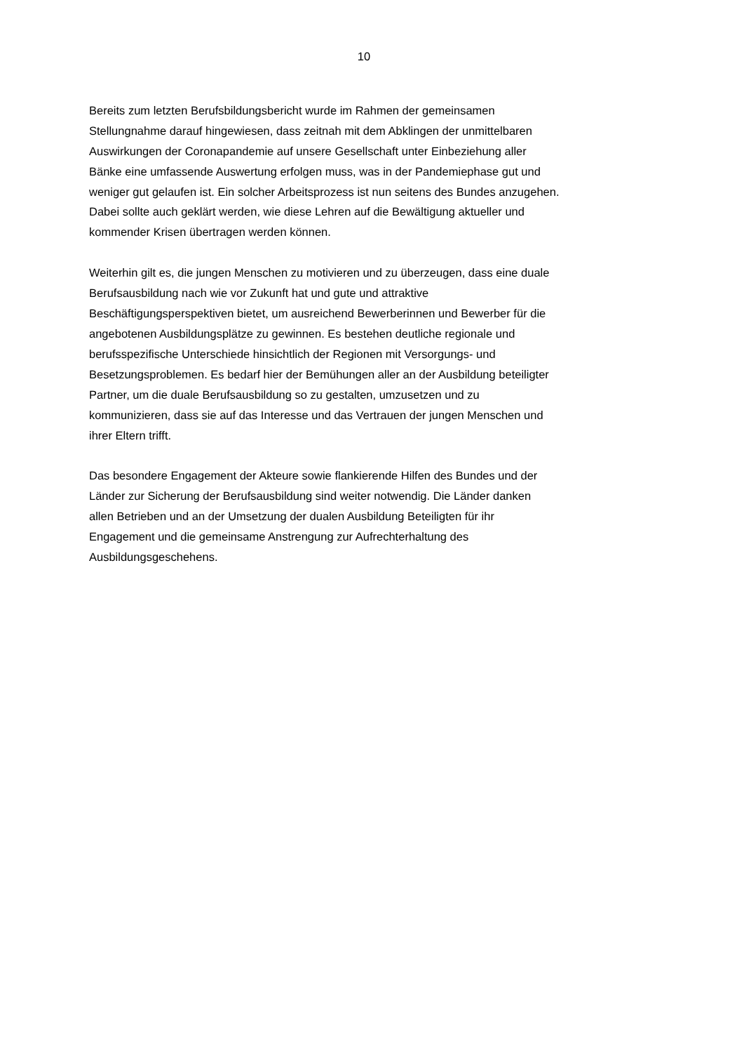10
Bereits zum letzten Berufsbildungsbericht wurde im Rahmen der gemeinsamen
Stellungnahme darauf hingewiesen, dass zeitnah mit dem Abklingen der unmittelbaren
Auswirkungen der Coronapandemie auf unsere Gesellschaft unter Einbeziehung aller
Bänke eine umfassende Auswertung erfolgen muss, was in der Pandemiephase gut und
weniger gut gelaufen ist. Ein solcher Arbeitsprozess ist nun seitens des Bundes anzugehen.
Dabei sollte auch geklärt werden, wie diese Lehren auf die Bewältigung aktueller und
kommender Krisen übertragen werden können.
Weiterhin gilt es, die jungen Menschen zu motivieren und zu überzeugen, dass eine duale
Berufsausbildung nach wie vor Zukunft hat und gute und attraktive
Beschäftigungsperspektiven bietet, um ausreichend Bewerberinnen und Bewerber für die
angebotenen Ausbildungsplätze zu gewinnen. Es bestehen deutliche regionale und
berufsspezifische Unterschiede hinsichtlich der Regionen mit Versorgungs- und
Besetzungsproblemen. Es bedarf hier der Bemühungen aller an der Ausbildung beteiligter
Partner, um die duale Berufsausbildung so zu gestalten, umzusetzen und zu
kommunizieren, dass sie auf das Interesse und das Vertrauen der jungen Menschen und
ihrer Eltern trifft.
Das besondere Engagement der Akteure sowie flankierende Hilfen des Bundes und der
Länder zur Sicherung der Berufsausbildung sind weiter notwendig. Die Länder danken
allen Betrieben und an der Umsetzung der dualen Ausbildung Beteiligten für ihr
Engagement und die gemeinsame Anstrengung zur Aufrechterhaltung des
Ausbildungsgeschehens.